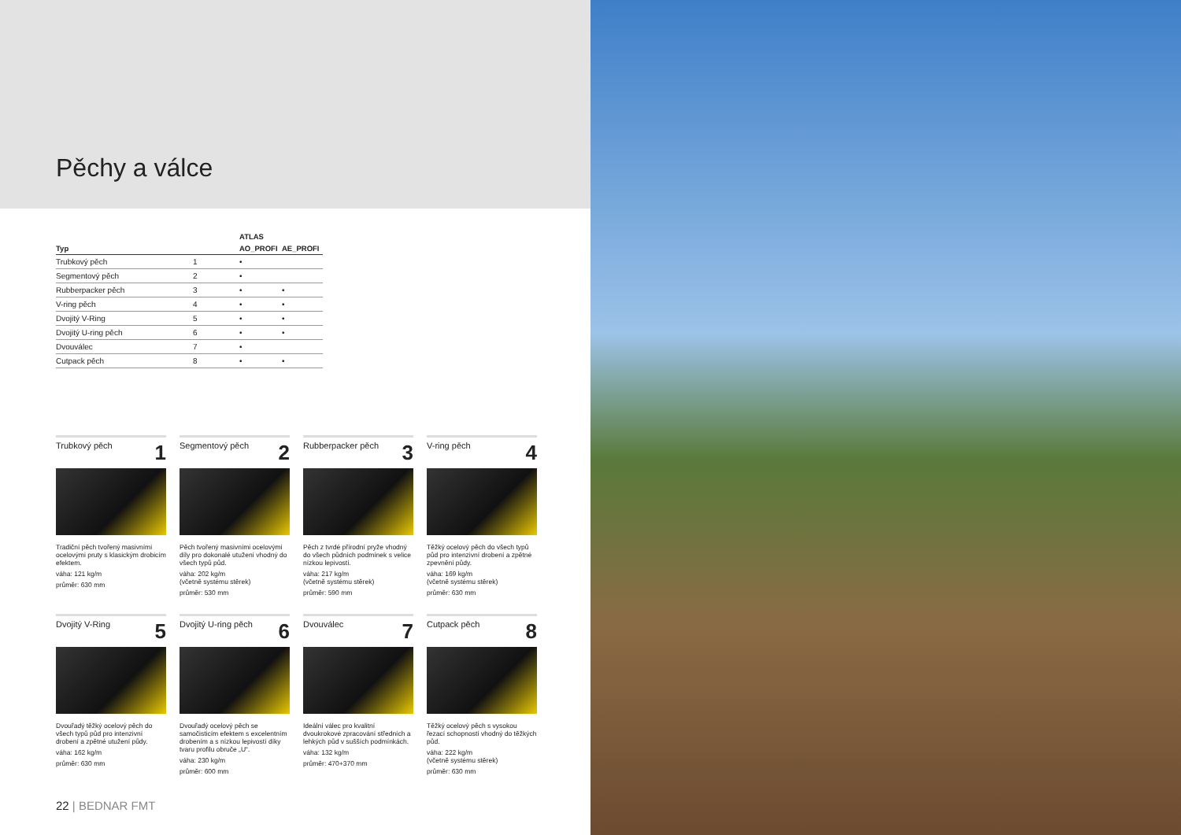Pěchy a válce
| | | ATLAS | |
| --- | --- | --- | --- |
| Typ | | AO_PROFI | AE_PROFI |
| Trubkový pěch | 1 | • | |
| Segmentový pěch | 2 | • | |
| Rubberpacker pěch | 3 | • | • |
| V-ring pěch | 4 | • | • |
| Dvojitý V-Ring | 5 | • | • |
| Dvojitý U-ring pěch | 6 | • | • |
| Dvouválec | 7 | • | |
| Cutpack pěch | 8 | • | • |
Trubkový pěch 1
Tradiční pěch tvořený masivními ocelovými pruty s klasickým drobicím efektem.
váha: 121 kg/m
průměr: 630 mm
Segmentový pěch 2
Pěch tvořený masivními ocelovými díly pro dokonalé utužení vhodný do všech typů půd.
váha: 202 kg/m
(včetně systému stěrek)
průměr: 530 mm
Rubberpacker pěch 3
Pěch z tvrdé přírodní pryže vhodný do všech půdních podmínek s velice nízkou lepivostí.
váha: 217 kg/m
(včetně systému stěrek)
průměr: 590 mm
V-ring pěch 4
Těžký ocelový pěch do všech typů půd pro intenzivní drobení a zpětné zpevnění půdy.
váha: 169 kg/m
(včetně systému stěrek)
průměr: 630 mm
Dvojitý V-Ring 5
Dvouřadý těžký ocelový pěch do všech typů půd pro intenzivní drobení a zpětné utužení půdy.
váha: 162 kg/m
průměr: 630 mm
Dvojitý U-ring pěch 6
Dvouřadý ocelový pěch se samočisticím efektem s excelentním drobením a s nízkou lepivostí díky tvaru profilu obruče „U“.
váha: 230 kg/m
průměr: 600 mm
Dvouválec 7
Ideální válec pro kvalitní dvoukrokové zpracování středních a lehkých půd v sušších podmínkách.
váha: 132 kg/m
průměr: 470+370 mm
Cutpack pěch 8
Těžký ocelový pěch s vysokou řezací schopností vhodný do těžkých půd.
váha: 222 kg/m
(včetně systému stěrek)
průměr: 630 mm
22 | BEDNAR FMT